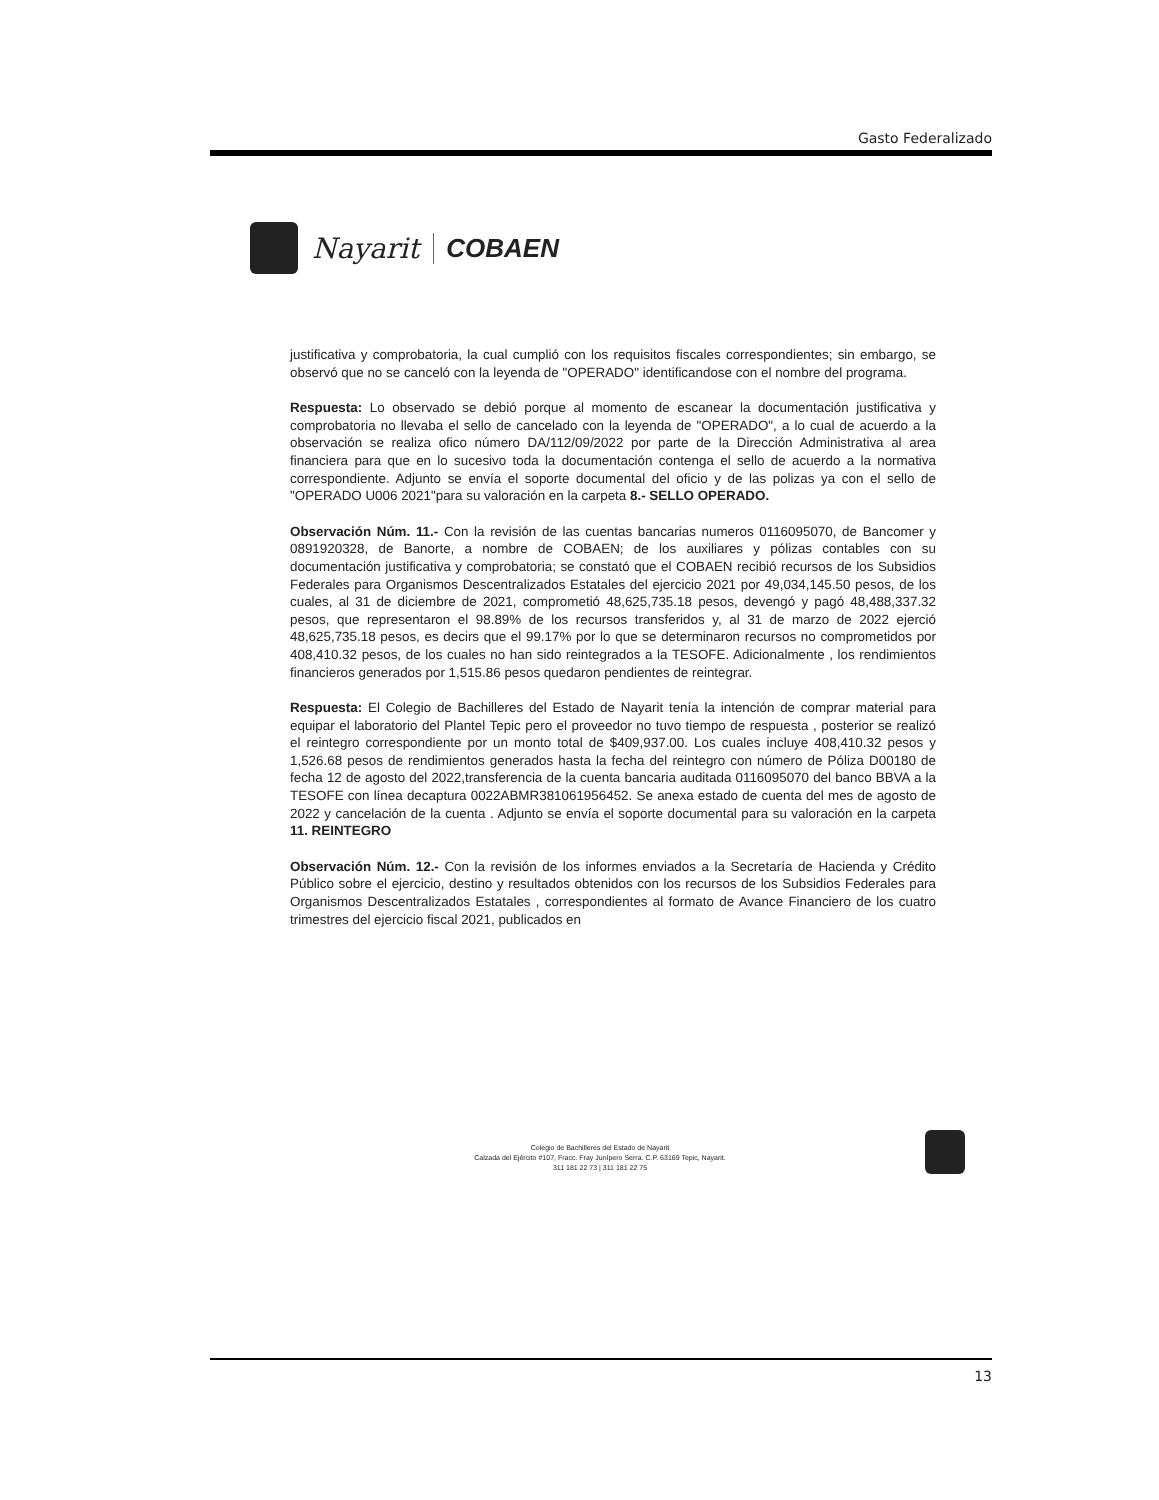Gasto Federalizado
Nayarit COBAEN
justificativa y comprobatoria, la cual cumplió con los requisitos fiscales correspondientes; sin embargo, se observó que no se canceló con la leyenda de "OPERADO" identificandose con el nombre del programa.
Respuesta: Lo observado se debió porque al momento de escanear la documentación justificativa y comprobatoria no llevaba el sello de cancelado con la leyenda de "OPERADO", a lo cual de acuerdo a la observación se realiza ofico número DA/112/09/2022 por parte de la Dirección Administrativa al area financiera para que en lo sucesivo toda la documentación contenga el sello de acuerdo a la normativa correspondiente. Adjunto se envía el soporte documental del oficio y de las polizas ya con el sello de "OPERADO U006 2021"para su valoración en la carpeta 8.- SELLO OPERADO.
Observación Núm. 11.- Con la revisión de las cuentas bancarias numeros 0116095070, de Bancomer y 0891920328, de Banorte, a nombre de COBAEN; de los auxiliares y pólizas contables con su documentación justificativa y comprobatoria; se constató que el COBAEN recibió recursos de los Subsidios Federales para Organismos Descentralizados Estatales del ejercicio 2021 por 49,034,145.50 pesos, de los cuales, al 31 de diciembre de 2021, comprometió 48,625,735.18 pesos, devengó y pagó 48,488,337.32 pesos, que representaron el 98.89% de los recursos transferidos y, al 31 de marzo de 2022 ejerció 48,625,735.18 pesos, es decirs que el 99.17% por lo que se determinaron recursos no comprometidos por 408,410.32 pesos, de los cuales no han sido reintegrados a la TESOFE. Adicionalmente , los rendimientos financieros generados por 1,515.86 pesos quedaron pendientes de reintegrar.
Respuesta: El Colegio de Bachilleres del Estado de Nayarit tenía la intención de comprar material para equipar el laboratorio del Plantel Tepic pero el proveedor no tuvo tiempo de respuesta , posterior se realizó el reintegro correspondiente por un monto total de $409,937.00. Los cuales incluye 408,410.32 pesos y 1,526.68 pesos de rendimientos generados hasta la fecha del reintegro con número de Póliza D00180 de fecha 12 de agosto del 2022,transferencia de la cuenta bancaria auditada 0116095070 del banco BBVA a la TESOFE con línea decaptura 0022ABMR381061956452. Se anexa estado de cuenta del mes de agosto de 2022 y cancelación de la cuenta . Adjunto se envía el soporte documental para su valoración en la carpeta 11. REINTEGRO
Observación Núm. 12.- Con la revisión de los informes enviados a la Secretaría de Hacienda y Crédito Público sobre el ejercicio, destino y resultados obtenidos con los recursos de los Subsidios Federales para Organismos Descentralizados Estatales , correspondientes al formato de Avance Financiero de los cuatro trimestres del ejercicio fiscal 2021, publicados en
Colegio de Bachilleres del Estado de Nayarit
Calzada del Ejército #107, Fracc. Fray Junípero Serra. C.P. 63169 Tepic, Nayarit.
311 181 22 73 | 311 181 22 75
13